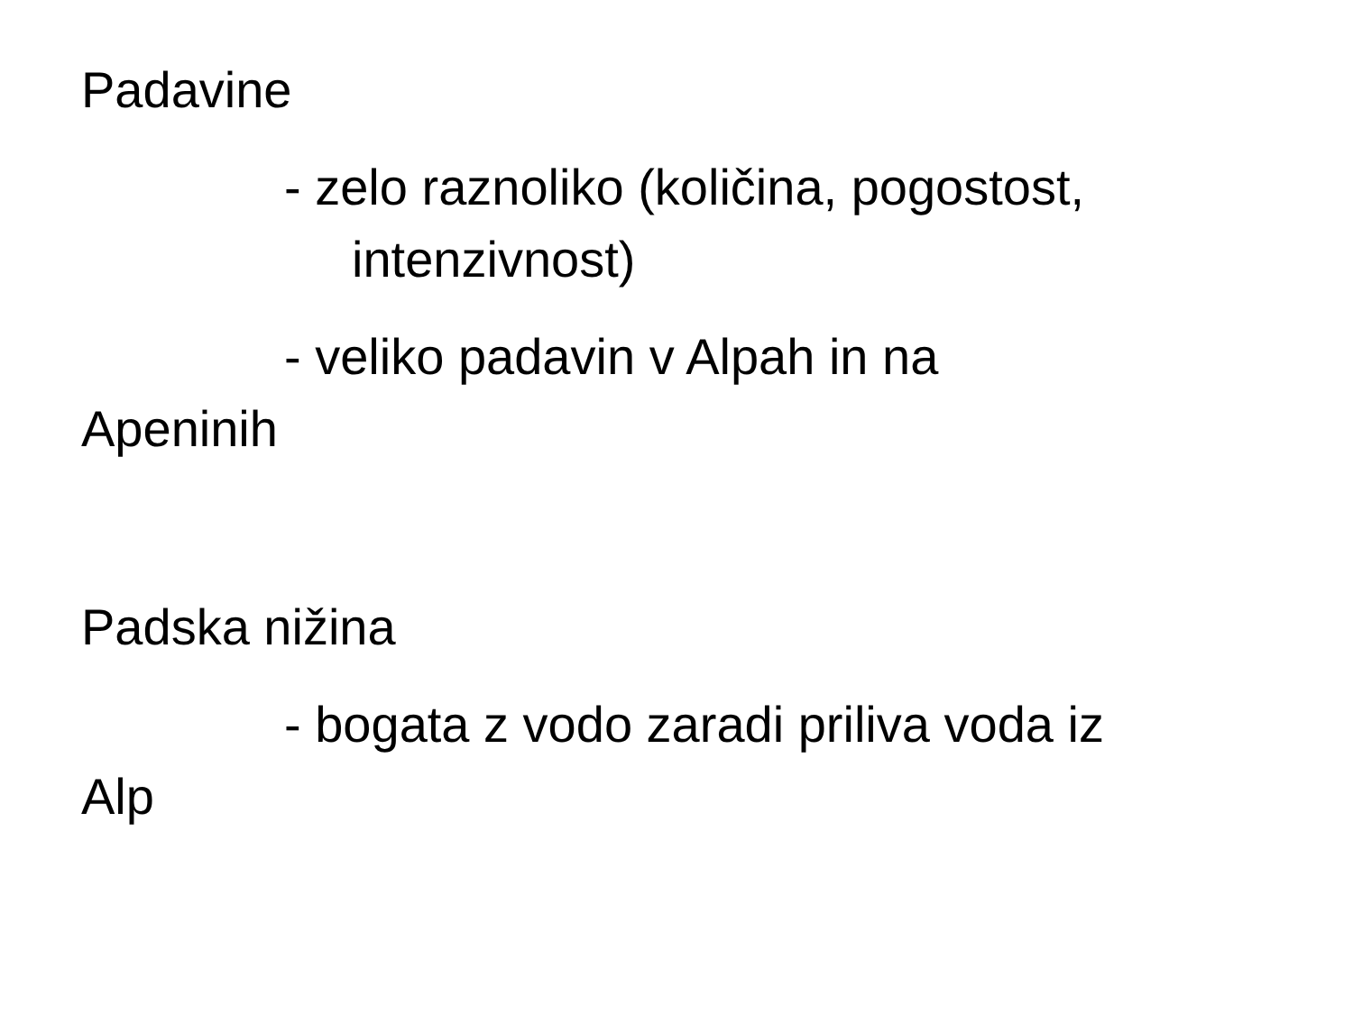Padavine
- zelo raznoliko (količina, pogostost, intenzivnost)
- veliko padavin v Alpah in na
Apeninih
Padska nižina
- bogata z vodo zaradi priliva voda iz
Alp